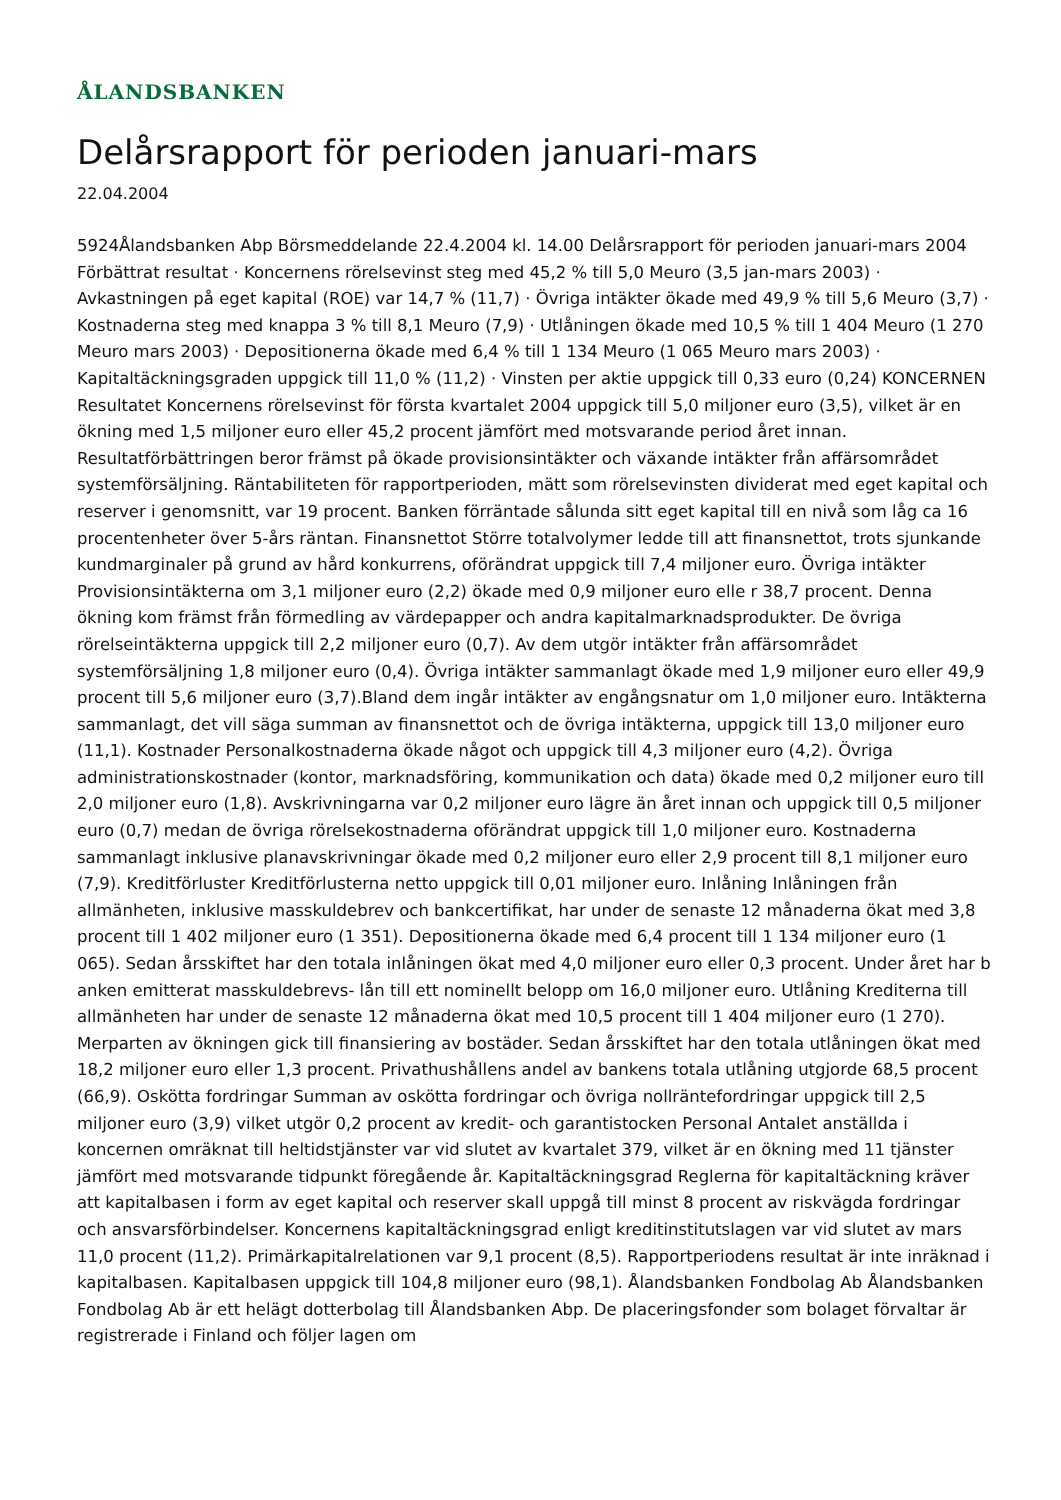ÅLANDSBANKEN
Delårsrapport för perioden januari-mars
22.04.2004
5924Ålandsbanken Abp Börsmeddelande 22.4.2004 kl. 14.00 Delårsrapport för perioden januari-mars 2004 Förbättrat resultat · Koncernens rörelsevinst steg med 45,2 % till 5,0 Meuro (3,5 jan-mars 2003) · Avkastningen på eget kapital (ROE) var 14,7 % (11,7) · Övriga intäkter ökade med 49,9 % till 5,6 Meuro (3,7) · Kostnaderna steg med knappa 3 % till 8,1 Meuro (7,9) · Utlåningen ökade med 10,5 % till 1 404 Meuro (1 270 Meuro mars 2003) · Depositionerna ökade med 6,4 % till 1 134 Meuro (1 065 Meuro mars 2003) · Kapitaltäckningsgraden uppgick till 11,0 % (11,2) · Vinsten per aktie uppgick till 0,33 euro (0,24) KONCERNEN Resultatet Koncernens rörelsevinst för första kvartalet 2004 uppgick till 5,0 miljoner euro (3,5), vilket är en ökning med 1,5 miljoner euro eller 45,2 procent jämfört med motsvarande period året innan. Resultatförbättringen beror främst på ökade provisionsintäkter och växande intäkter från affärsområdet systemförsäljning. Räntabiliteten för rapportperioden, mätt som rörelsevinsten dividerat med eget kapital och reserver i genomsnitt, var 19 procent. Banken förräntade sålunda sitt eget kapital till en nivå som låg ca 16 procentenheter över 5-års räntan. Finansnettot Större totalvolymer ledde till att finansnettot, trots sjunkande kundmarginaler på grund av hård konkurrens, oförändrat uppgick till 7,4 miljoner euro. Övriga intäkter Provisionsintäkterna om 3,1 miljoner euro (2,2) ökade med 0,9 miljoner euro elle r 38,7 procent. Denna ökning kom främst från förmedling av värdepapper och andra kapitalmarknadsprodukter. De övriga rörelseintäkterna uppgick till 2,2 miljoner euro (0,7). Av dem utgör intäkter från affärsområdet systemförsäljning 1,8 miljoner euro (0,4). Övriga intäkter sammanlagt ökade med 1,9 miljoner euro eller 49,9 procent till 5,6 miljoner euro (3,7).Bland dem ingår intäkter av engångsnatur om 1,0 miljoner euro. Intäkterna sammanlagt, det vill säga summan av finansnettot och de övriga intäkterna, uppgick till 13,0 miljoner euro (11,1). Kostnader Personalkostnaderna ökade något och uppgick till 4,3 miljoner euro (4,2). Övriga administrationskostnader (kontor, marknadsföring, kommunikation och data) ökade med 0,2 miljoner euro till 2,0 miljoner euro (1,8). Avskrivningarna var 0,2 miljoner euro lägre än året innan och uppgick till 0,5 miljoner euro (0,7) medan de övriga rörelsekostnaderna oförändrat uppgick till 1,0 miljoner euro. Kostnaderna sammanlagt inklusive planavskrivningar ökade med 0,2 miljoner euro eller 2,9 procent till 8,1 miljoner euro (7,9). Kreditförluster Kreditförlusterna netto uppgick till 0,01 miljoner euro. Inlåning Inlåningen från allmänheten, inklusive masskuldebrev och bankcertifikat, har under de senaste 12 månaderna ökat med 3,8 procent till 1 402 miljoner euro (1 351). Depositionerna ökade med 6,4 procent till 1 134 miljoner euro (1 065). Sedan årsskiftet har den totala inlåningen ökat med 4,0 miljoner euro eller 0,3 procent. Under året har b anken emitterat masskuldebrevs- lån till ett nominellt belopp om 16,0 miljoner euro. Utlåning Krediterna till allmänheten har under de senaste 12 månaderna ökat med 10,5 procent till 1 404 miljoner euro (1 270). Merparten av ökningen gick till finansiering av bostäder. Sedan årsskiftet har den totala utlåningen ökat med 18,2 miljoner euro eller 1,3 procent. Privathushållens andel av bankens totala utlåning utgjorde 68,5 procent (66,9). Oskötta fordringar Summan av oskötta fordringar och övriga nollräntefordringar uppgick till 2,5 miljoner euro (3,9) vilket utgör 0,2 procent av kredit- och garantistocken Personal Antalet anställda i koncernen omräknat till heltidstjänster var vid slutet av kvartalet 379, vilket är en ökning med 11 tjänster jämfört med motsvarande tidpunkt föregående år. Kapitaltäckningsgrad Reglerna för kapitaltäckning kräver att kapitalbasen i form av eget kapital och reserver skall uppgå till minst 8 procent av riskvägda fordringar och ansvarsförbindelser. Koncernens kapitaltäckningsgrad enligt kreditinstitutslagen var vid slutet av mars 11,0 procent (11,2). Primärkapitalrelationen var 9,1 procent (8,5). Rapportperiodens resultat är inte inräknad i kapitalbasen. Kapitalbasen uppgick till 104,8 miljoner euro (98,1). Ålandsbanken Fondbolag Ab Ålandsbanken Fondbolag Ab är ett helägt dotterbolag till Ålandsbanken Abp. De placeringsfonder som bolaget förvaltar är registrerade i Finland och följer lagen om